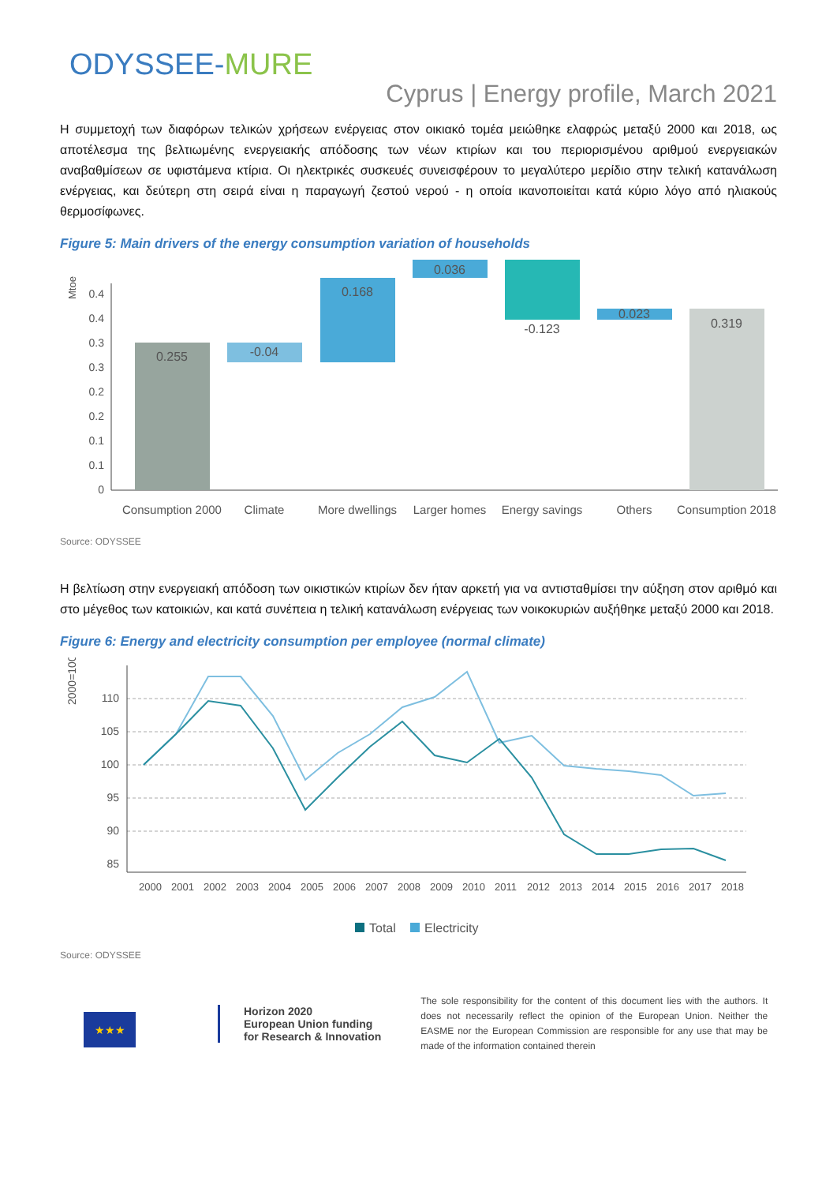ODYSSEE-MURE
Cyprus | Energy profile, March 2021
Η συμμετοχή των διαφόρων τελικών χρήσεων ενέργειας στον οικιακό τομέα μειώθηκε ελαφρώς μεταξύ 2000 και 2018, ως αποτέλεσμα της βελτιωμένης ενεργειακής απόδοσης των νέων κτιρίων και του περιορισμένου αριθμού ενεργειακών αναβαθμίσεων σε υφιστάμενα κτίρια. Οι ηλεκτρικές συσκευές συνεισφέρουν το μεγαλύτερο μερίδιο στην τελική κατανάλωση ενέργειας, και δεύτερη στη σειρά είναι η παραγωγή ζεστού νερού - η οποία ικανοποιείται κατά κύριο λόγο από ηλιακούς θερμοσίφωνες.
Figure 5: Main drivers of the energy consumption variation of households
Mtoe
0.4
0.4
0.3
0.3
0.2
0.2
0.1
0.1
0
0.255
-0.04
0.168
0.036
-0.123
0.023
0.319
Consumption 2000
Climate
More dwellings
Larger homes
Energy savings
Others
Consumption 2018
Source: ODYSSEE
Η βελτίωση στην ενεργειακή απόδοση των οικιστικών κτιρίων δεν ήταν αρκετή για να αντισταθμίσει την αύξηση στον αριθμό και στο μέγεθος των κατοικιών, και κατά συνέπεια η τελική κατανάλωση ενέργειας των νοικοκυριών αυξήθηκε μεταξύ 2000 και 2018.
Figure 6: Energy and electricity consumption per employee (normal climate)
2000=100
110
105
100
95
90
85
2000
2001
2002
2003
2004
2005
2006
2007
2008
2009
2010
2011
2012
2013
2014
2015
2016
2017
2018
Total
Electricity
Source: ODYSSEE
★★★
Horizon 2020
European Union funding
for Research & Innovation
The sole responsibility for the content of this document lies with the authors. It does not necessarily reflect the opinion of the European Union. Neither the EASME nor the European Commission are responsible for any use that may be made of the information contained therein